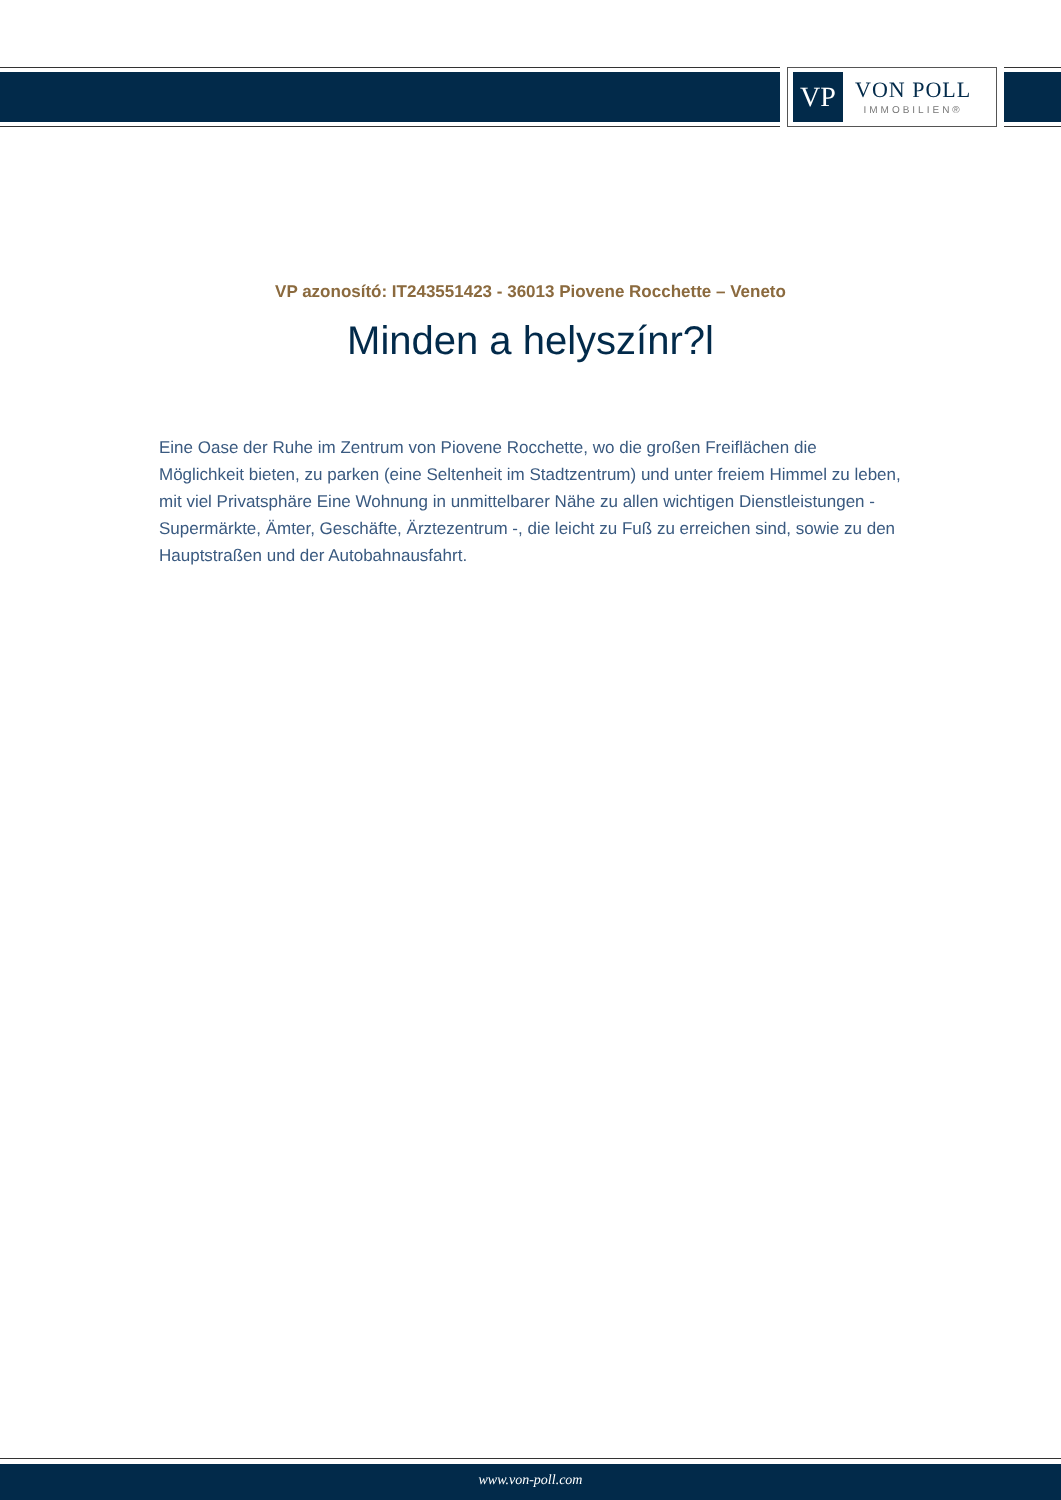VP
VON POLL
IMMOBILIEN®
VP azonosító: IT243551423 - 36013 Piovene Rocchette – Veneto
Minden a helyszínr?l
Eine Oase der Ruhe im Zentrum von Piovene Rocchette, wo die großen Freiflächen die Möglichkeit bieten, zu parken (eine Seltenheit im Stadtzentrum) und unter freiem Himmel zu leben, mit viel Privatsphäre Eine Wohnung in unmittelbarer Nähe zu allen wichtigen Dienstleistungen - Supermärkte, Ämter, Geschäfte, Ärztezentrum -, die leicht zu Fuß zu erreichen sind, sowie zu den Hauptstraßen und der Autobahnausfahrt.
www.von-poll.com